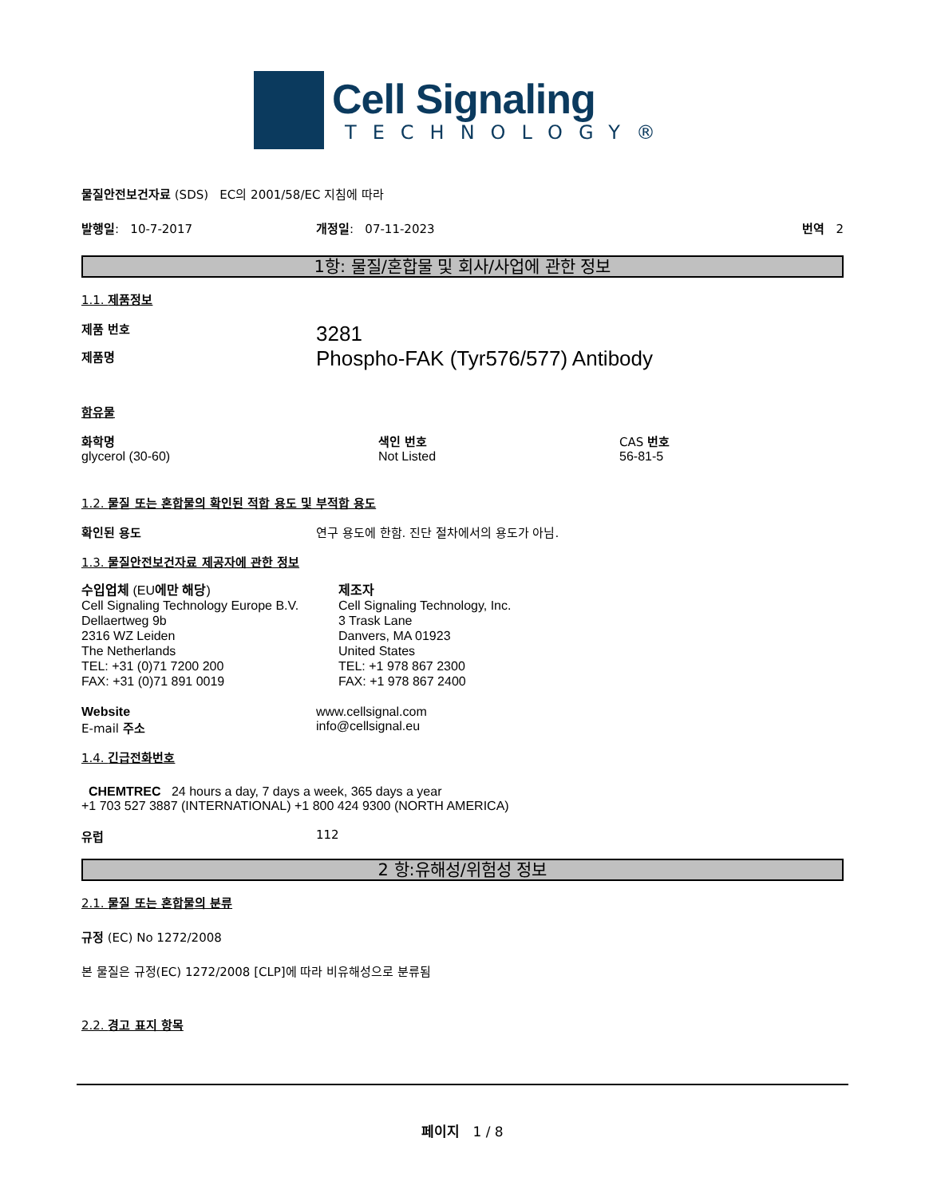Cell Signaling
TECHNOLOGY®
물질안전보건자료 (SDS) EC의 2001/58/EC 지침에 따라
발행일: 10-7-2017 개정일: 07-11-2023 번역 2
1항: 물질/혼합물 및 회사/사업에 관한 정보
1.1. 제품정보
제품 번호
제품명
3281
Phospho-FAK (Tyr576/577) Antibody
함유물
화학명
glycerol (30-60)
색인 번호
Not Listed
CAS 번호
56-81-5
1.2. 물질 또는 혼합물의 확인된 적합 용도 및 부적합 용도
확인된 용도 연구 용도에 한함. 진단 절차에서의 용도가 아님.
1.3. 물질안전보건자료 제공자에 관한 정보
수입업체 (EU에만 해당)
Cell Signaling Technology Europe B.V.
Dellaertweg 9b
2316 WZ Leiden
The Netherlands
TEL: +31 (0)71 7200 200
FAX: +31 (0)71 891 0019
제조자
Cell Signaling Technology, Inc.
3 Trask Lane
Danvers, MA 01923
United States
TEL: +1 978 867 2300
FAX: +1 978 867 2400
Website
E-mail 주소
www.cellsignal.com
info@cellsignal.eu
1.4. 긴급전화번호
CHEMTREC 24 hours a day, 7 days a week, 365 days a year
+1 703 527 3887 (INTERNATIONAL) +1 800 424 9300 (NORTH AMERICA)
유럽 112
2 항:유해성/위험성 정보
2.1. 물질 또는 혼합물의 분류
규정 (EC) No 1272/2008
본 물질은 규정(EC) 1272/2008 [CLP]에 따라 비유해성으로 분류됨
2.2. 경고 표지 항목
페이지 1 / 8